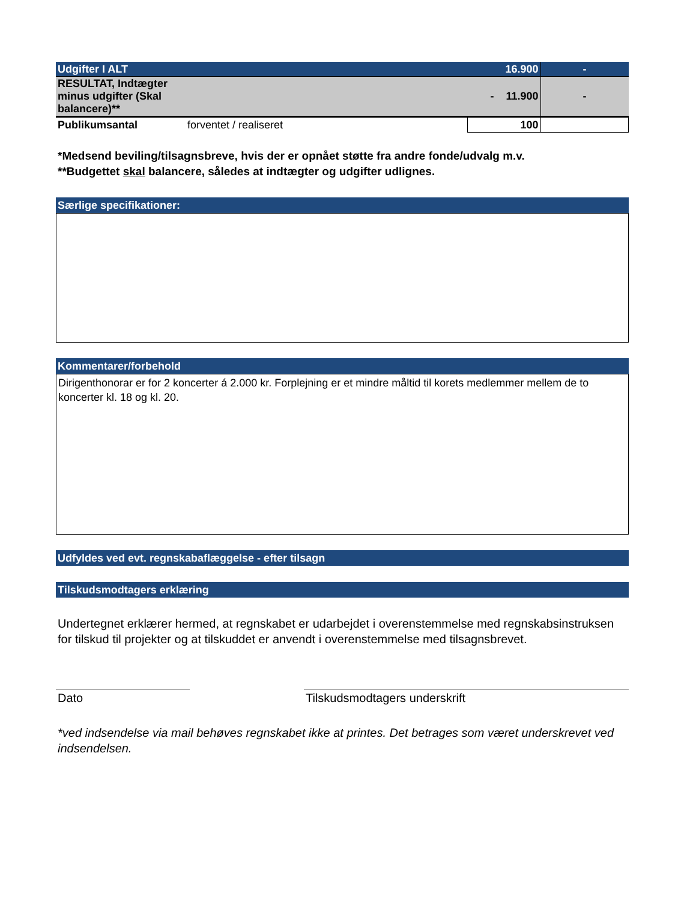| Udgifter I ALT | | 16.900 | - |
| RESULTAT, Indtægter minus udgifter (Skal balancere)** | | - 11.900 | - |
| Publikumsantal | forventet / realiseret | 100 | |
*Medsend beviling/tilsagnsbreve, hvis der er opnået støtte fra andre fonde/udvalg m.v.
**Budgettet skal balancere, således at indtægter og udgifter udlignes.
Særlige specifikationer:
Kommentarer/forbehold
Dirigenthonorar er for 2 koncerter á 2.000 kr. Forplejning er et mindre måltid til korets medlemmer mellem de to koncerter kl. 18 og kl. 20.
Udfyldes ved evt. regnskabaflæggelse - efter tilsagn
Tilskudsmodtagers erklæring
Undertegnet erklærer hermed, at regnskabet er udarbejdet i overenstemmelse med regnskabsinstruksen for tilskud til projekter og at tilskuddet er anvendt i overenstemmelse med tilsagnsbrevet.
Dato Tilskudsmodtagers underskrift
*ved indsendelse via mail behøves regnskabet ikke at printes. Det betrages som været underskrevet ved indsendelsen.